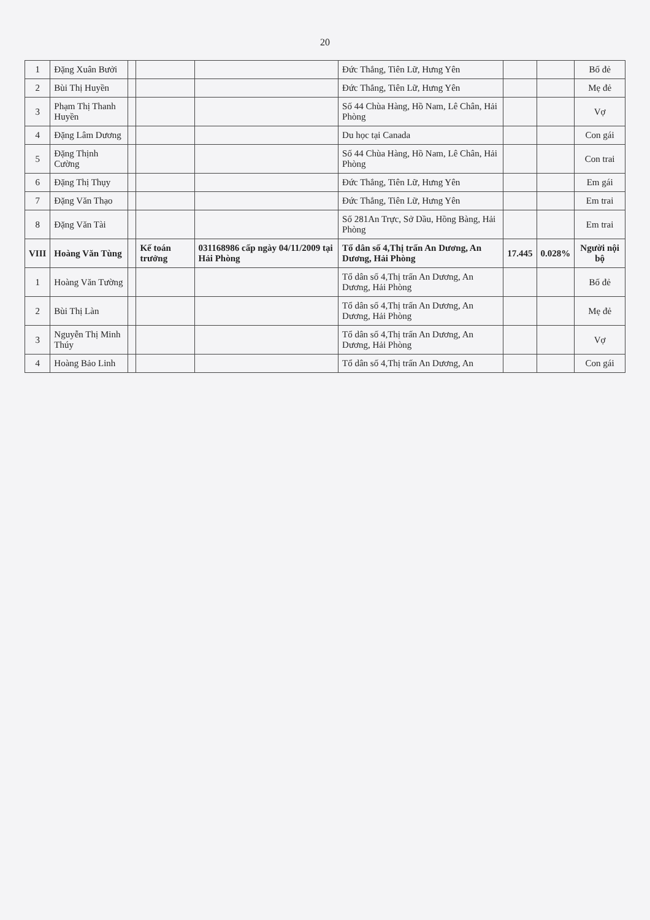20
| 1 | Đặng Xuân Bưởi | | | | Đức Thắng, Tiên Lữ, Hưng Yên | | | Bố đẻ |
| 2 | Bùi Thị Huyền | | | | Đức Thắng, Tiên Lữ, Hưng Yên | | | Mẹ đẻ |
| 3 | Phạm Thị Thanh Huyền | | | | Số 44 Chùa Hàng, Hồ Nam, Lê Chân, Hải Phòng | | | Vợ |
| 4 | Đặng Lâm Dương | | | | Du học tại Canada | | | Con gái |
| 5 | Đặng Thịnh Cường | | | | Số 44 Chùa Hàng, Hồ Nam, Lê Chân, Hải Phòng | | | Con trai |
| 6 | Đặng Thị Thụy | | | | Đức Thắng, Tiên Lữ, Hưng Yên | | | Em gái |
| 7 | Đặng Văn Thạo | | | | Đức Thắng, Tiên Lữ, Hưng Yên | | | Em trai |
| 8 | Đặng Văn Tài | | | | Số 281An Trực, Sở Dầu, Hồng Bàng, Hải Phòng | | | Em trai |
| VIII | Hoàng Văn Tùng | | Kế toán trưởng | 031168986 cấp ngày 04/11/2009 tại Hải Phòng | Tổ dân số 4,Thị trấn An Dương, An Dương, Hải Phòng | 17.445 | 0.028% | Người nội bộ |
| 1 | Hoàng Văn Tường | | | | Tổ dân số 4,Thị trấn An Dương, An Dương, Hải Phòng | | | Bố đẻ |
| 2 | Bùi Thị Làn | | | | Tổ dân số 4,Thị trấn An Dương, An Dương, Hải Phòng | | | Mẹ đẻ |
| 3 | Nguyễn Thị Minh Thúy | | | | Tổ dân số 4,Thị trấn An Dương, An Dương, Hải Phòng | | | Vợ |
| 4 | Hoàng Bảo Linh | | | | Tổ dân số 4,Thị trấn An Dương, An | | | Con gái |